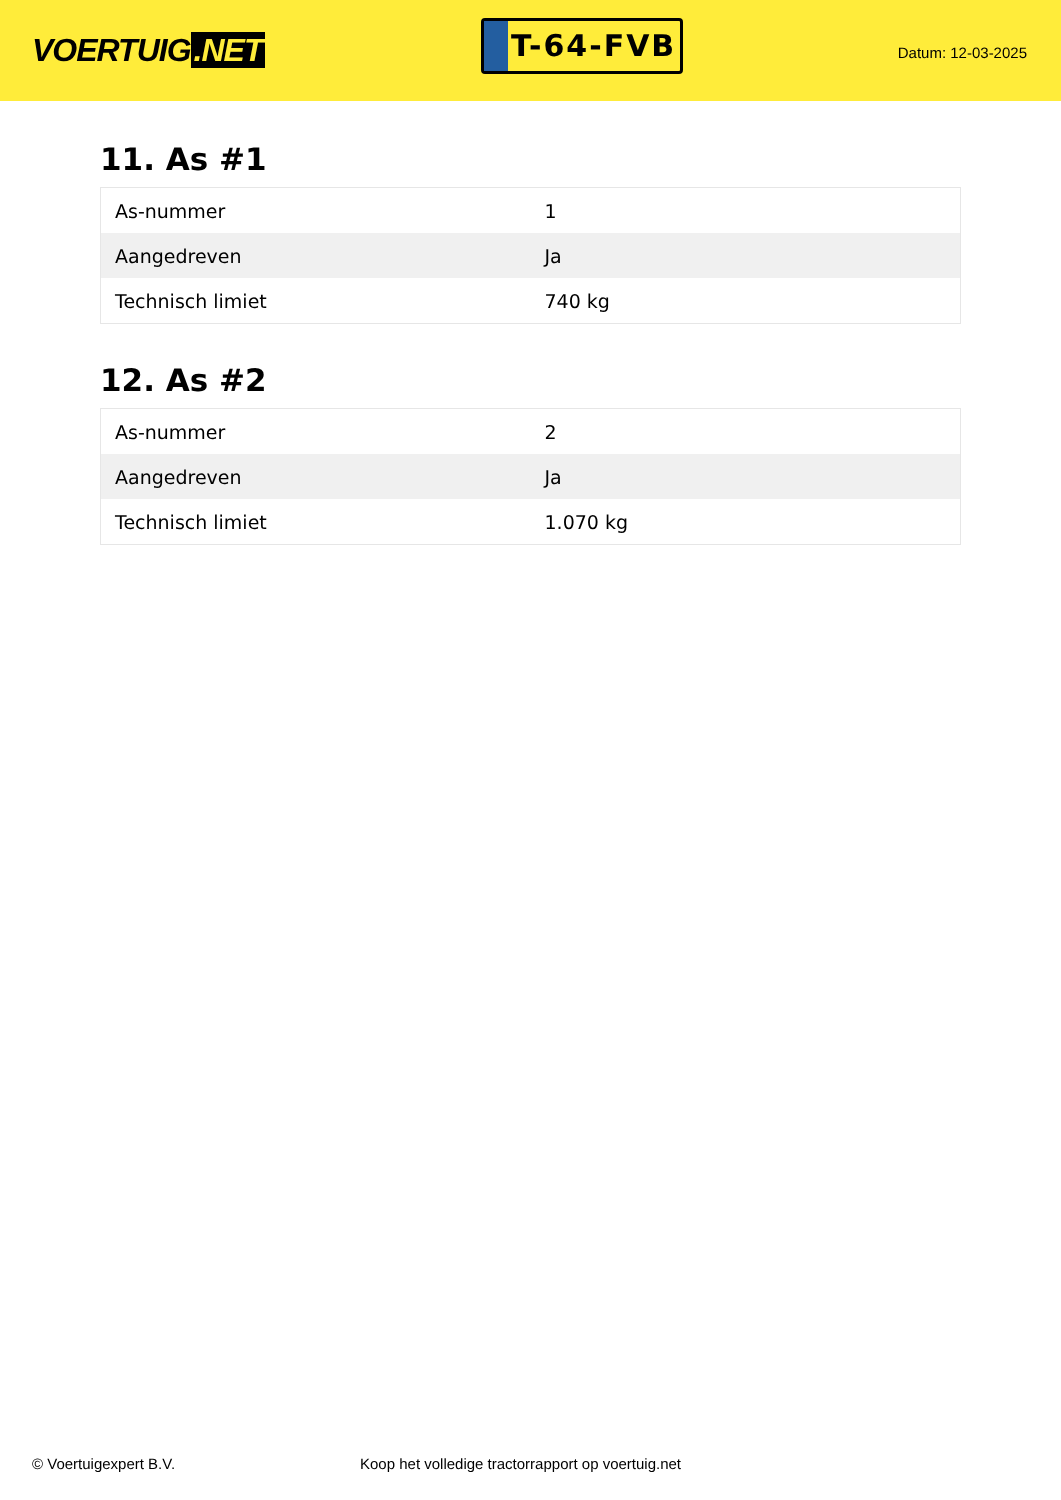VOERTUIG.NET
T-64-FVB
Datum: 12-03-2025
11. As #1
| As-nummer | 1 |
| Aangedreven | Ja |
| Technisch limiet | 740 kg |
12. As #2
| As-nummer | 2 |
| Aangedreven | Ja |
| Technisch limiet | 1.070 kg |
© Voertuigexpert B.V. Koop het volledige tractorrapport op voertuig.net